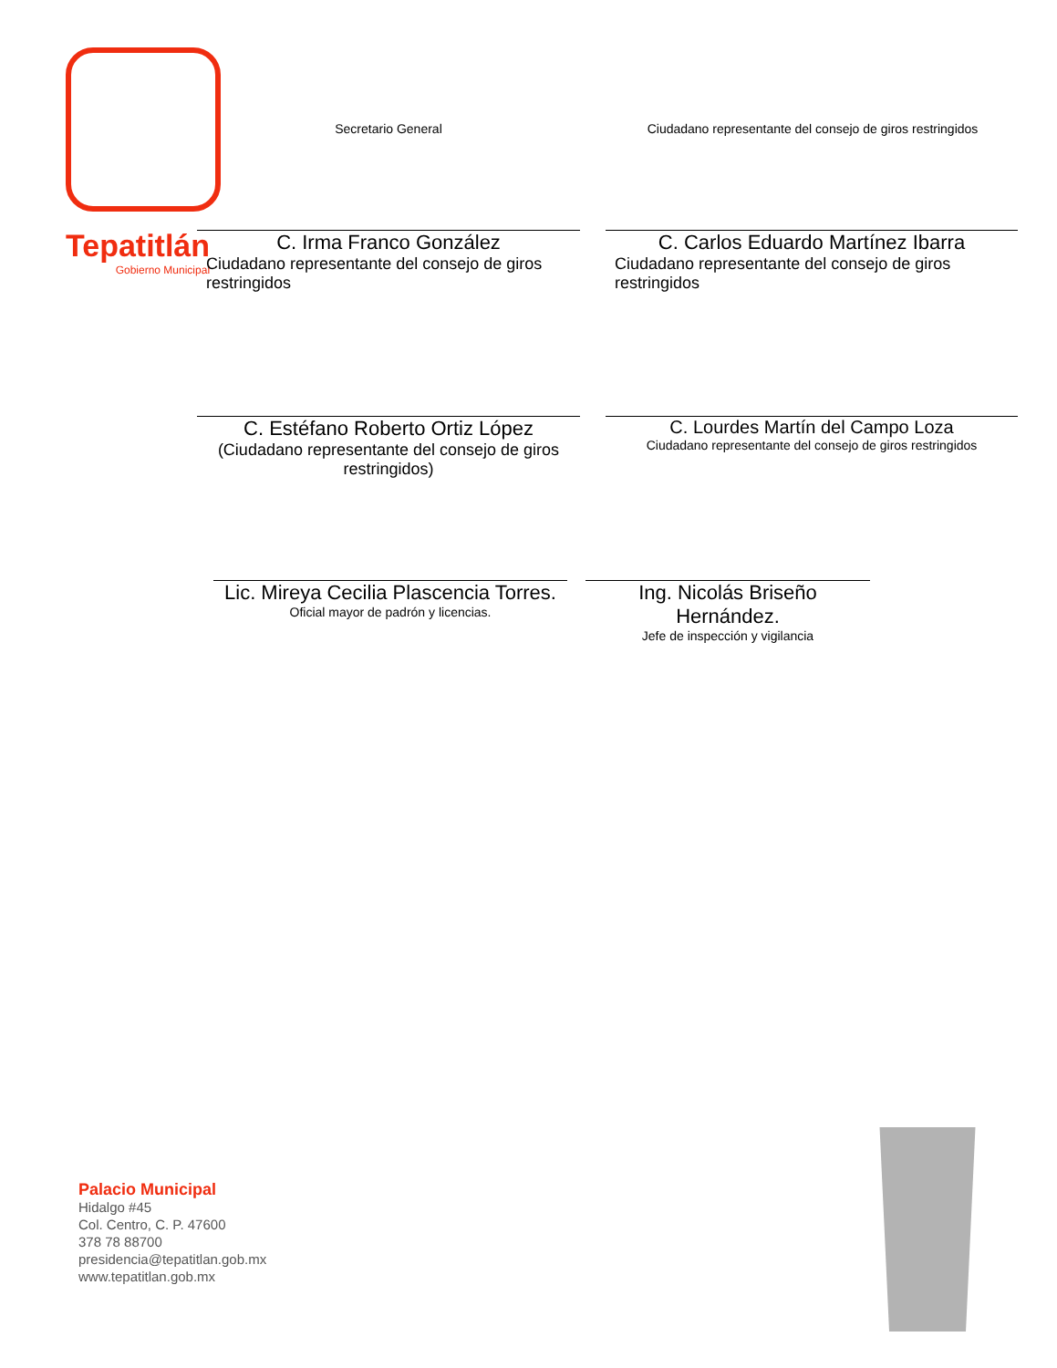Tepatitlán
Gobierno Municipal
Secretario General Ciudadano representante del consejo de giros restringidos
C. Irma Franco González
Ciudadano representante del consejo de giros restringidos
C. Carlos Eduardo Martínez Ibarra
Ciudadano representante del consejo de giros restringidos
C. Estéfano Roberto Ortiz López
(Ciudadano representante del consejo de giros restringidos)
C. Lourdes Martín del Campo Loza
Ciudadano representante del consejo de giros restringidos
Lic. Mireya Cecilia Plascencia Torres.
Oficial mayor de padrón y licencias.
Ing. Nicolás Briseño Hernández.
Jefe de inspección y vigilancia
Palacio Municipal
Hidalgo #45
Col. Centro, C. P. 47600
378 78 88700
presidencia@tepatitlan.gob.mx
www.tepatitlan.gob.mx